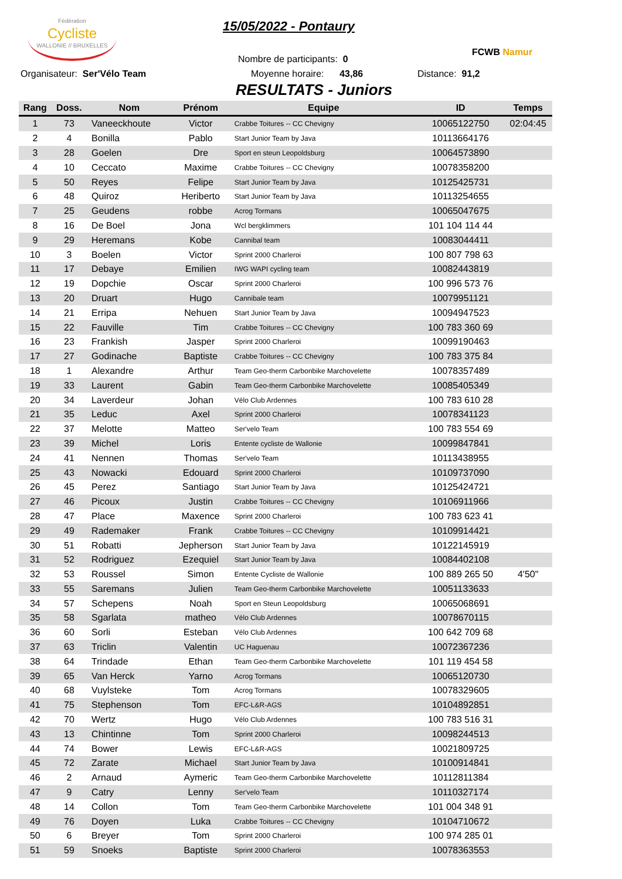Fédération
Cycliste
WALLONIE // BRUXELLES
15/05/2022 - Pontaury
FCWB Namur
Nombre de participants: 0
Organisateur: Ser'Vélo Team Moyenne horaire: 43,86 Distance: 91,2
RESULTATS - Juniors
| Rang | Doss. | Nom | Prénom | Equipe | ID | Temps |
| --- | --- | --- | --- | --- | --- | --- |
| 1 | 73 | Vaneeckhoute | Victor | Crabbe Toitures -- CC Chevigny | 10065122750 | 02:04:45 |
| 2 | 4 | Bonilla | Pablo | Start Junior Team by Java | 10113664176 | |
| 3 | 28 | Goelen | Dre | Sport en steun Leopoldsburg | 10064573890 | |
| 4 | 10 | Ceccato | Maxime | Crabbe Toitures -- CC Chevigny | 10078358200 | |
| 5 | 50 | Reyes | Felipe | Start Junior Team by Java | 10125425731 | |
| 6 | 48 | Quiroz | Heriberto | Start Junior Team by Java | 10113254655 | |
| 7 | 25 | Geudens | robbe | Acrog Tormans | 10065047675 | |
| 8 | 16 | De Boel | Jona | Wcl bergklimmers | 101 104 114 44 | |
| 9 | 29 | Heremans | Kobe | Cannibal team | 10083044411 | |
| 10 | 3 | Boelen | Victor | Sprint 2000 Charleroi | 100 807 798 63 | |
| 11 | 17 | Debaye | Emilien | IWG WAPI cycling team | 10082443819 | |
| 12 | 19 | Dopchie | Oscar | Sprint 2000 Charleroi | 100 996 573 76 | |
| 13 | 20 | Druart | Hugo | Cannibale team | 10079951121 | |
| 14 | 21 | Erripa | Nehuen | Start Junior Team by Java | 10094947523 | |
| 15 | 22 | Fauville | Tim | Crabbe Toitures -- CC Chevigny | 100 783 360 69 | |
| 16 | 23 | Frankish | Jasper | Sprint 2000 Charleroi | 10099190463 | |
| 17 | 27 | Godinache | Baptiste | Crabbe Toitures -- CC Chevigny | 100 783 375 84 | |
| 18 | 1 | Alexandre | Arthur | Team Geo-therm Carbonbike Marchovelette | 10078357489 | |
| 19 | 33 | Laurent | Gabin | Team Geo-therm Carbonbike Marchovelette | 10085405349 | |
| 20 | 34 | Laverdeur | Johan | Vélo Club Ardennes | 100 783 610 28 | |
| 21 | 35 | Leduc | Axel | Sprint 2000 Charleroi | 10078341123 | |
| 22 | 37 | Melotte | Matteo | Ser'velo Team | 100 783 554 69 | |
| 23 | 39 | Michel | Loris | Entente cycliste de Wallonie | 10099847841 | |
| 24 | 41 | Nennen | Thomas | Ser'velo Team | 10113438955 | |
| 25 | 43 | Nowacki | Edouard | Sprint 2000 Charleroi | 10109737090 | |
| 26 | 45 | Perez | Santiago | Start Junior Team by Java | 10125424721 | |
| 27 | 46 | Picoux | Justin | Crabbe Toitures -- CC Chevigny | 10106911966 | |
| 28 | 47 | Place | Maxence | Sprint 2000 Charleroi | 100 783 623 41 | |
| 29 | 49 | Rademaker | Frank | Crabbe Toitures -- CC Chevigny | 10109914421 | |
| 30 | 51 | Robatti | Jepherson | Start Junior Team by Java | 10122145919 | |
| 31 | 52 | Rodriguez | Ezequiel | Start Junior Team by Java | 10084402108 | |
| 32 | 53 | Roussel | Simon | Entente Cycliste de Wallonie | 100 889 265 50 | 4'50" |
| 33 | 55 | Saremans | Julien | Team Geo-therm Carbonbike Marchovelette | 10051133633 | |
| 34 | 57 | Schepens | Noah | Sport en Steun Leopoldsburg | 10065068691 | |
| 35 | 58 | Sgarlata | matheo | Vélo Club Ardennes | 10078670115 | |
| 36 | 60 | Sorli | Esteban | Vélo Club Ardennes | 100 642 709 68 | |
| 37 | 63 | Triclin | Valentin | UC Haguenau | 10072367236 | |
| 38 | 64 | Trindade | Ethan | Team Geo-therm Carbonbike Marchovelette | 101 119 454 58 | |
| 39 | 65 | Van Herck | Yarno | Acrog Tormans | 10065120730 | |
| 40 | 68 | Vuylsteke | Tom | Acrog Tormans | 10078329605 | |
| 41 | 75 | Stephenson | Tom | EFC-L&R-AGS | 10104892851 | |
| 42 | 70 | Wertz | Hugo | Vélo Club Ardennes | 100 783 516 31 | |
| 43 | 13 | Chintinne | Tom | Sprint 2000 Charleroi | 10098244513 | |
| 44 | 74 | Bower | Lewis | EFC-L&R-AGS | 10021809725 | |
| 45 | 72 | Zarate | Michael | Start Junior Team by Java | 10100914841 | |
| 46 | 2 | Arnaud | Aymeric | Team Geo-therm Carbonbike Marchovelette | 10112811384 | |
| 47 | 9 | Catry | Lenny | Ser'velo Team | 10110327174 | |
| 48 | 14 | Collon | Tom | Team Geo-therm Carbonbike Marchovelette | 101 004 348 91 | |
| 49 | 76 | Doyen | Luka | Crabbe Toitures -- CC Chevigny | 10104710672 | |
| 50 | 6 | Breyer | Tom | Sprint 2000 Charleroi | 100 974 285 01 | |
| 51 | 59 | Snoeks | Baptiste | Sprint 2000 Charleroi | 10078363553 | |